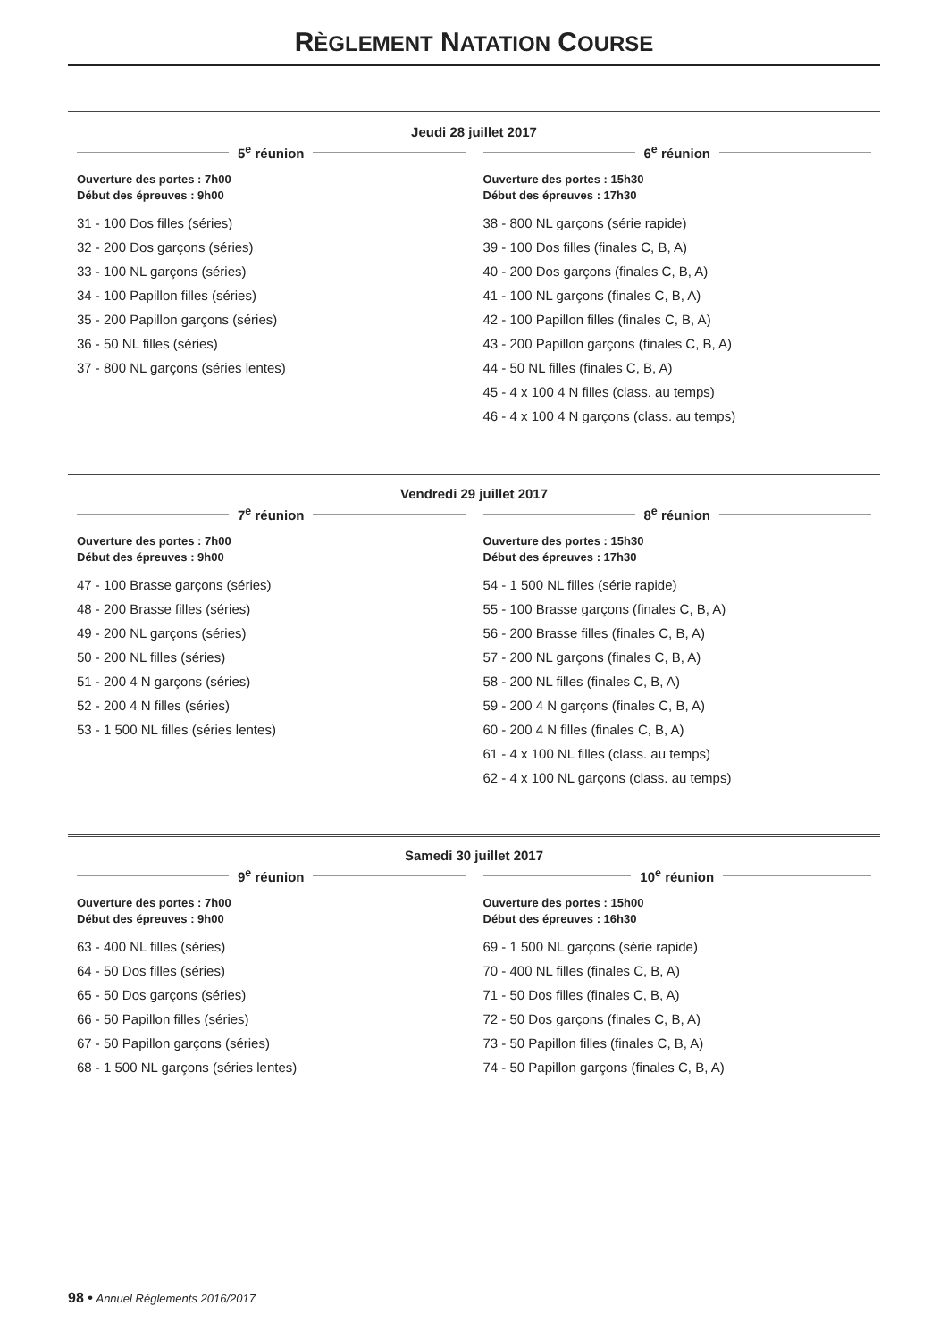RÈGLEMENT NATATION COURSE
Jeudi 28 juillet 2017
5<sup>e</sup> réunion
Ouverture des portes : 7h00
Début des épreuves : 9h00
31 - 100 Dos filles (séries)
32 - 200 Dos garçons (séries)
33 - 100 NL garçons (séries)
34 - 100 Papillon filles (séries)
35 - 200 Papillon garçons (séries)
36 - 50 NL filles (séries)
37 - 800 NL garçons (séries lentes)
6<sup>e</sup> réunion
Ouverture des portes : 15h30
Début des épreuves : 17h30
38 - 800 NL garçons (série rapide)
39 - 100 Dos filles (finales C, B, A)
40 - 200 Dos garçons (finales C, B, A)
41 - 100 NL garçons (finales C, B, A)
42 - 100 Papillon filles (finales C, B, A)
43 - 200 Papillon garçons (finales C, B, A)
44 - 50 NL filles (finales C, B, A)
45 - 4 x 100 4 N filles (class. au temps)
46 - 4 x 100 4 N garçons (class. au temps)
Vendredi 29 juillet 2017
7<sup>e</sup> réunion
Ouverture des portes : 7h00
Début des épreuves : 9h00
47 - 100 Brasse garçons (séries)
48 - 200 Brasse filles (séries)
49 - 200 NL garçons (séries)
50 - 200 NL filles (séries)
51 - 200 4 N garçons (séries)
52 - 200 4 N filles (séries)
53 - 1 500 NL filles (séries lentes)
8<sup>e</sup> réunion
Ouverture des portes : 15h30
Début des épreuves : 17h30
54 - 1 500 NL filles (série rapide)
55 - 100 Brasse garçons (finales C, B, A)
56 - 200 Brasse filles (finales C, B, A)
57 - 200 NL garçons (finales C, B, A)
58 - 200 NL filles (finales C, B, A)
59 - 200 4 N garçons (finales C, B, A)
60 - 200 4 N filles (finales C, B, A)
61 - 4 x 100 NL filles (class. au temps)
62 - 4 x 100 NL garçons (class. au temps)
Samedi 30 juillet 2017
9<sup>e</sup> réunion
Ouverture des portes : 7h00
Début des épreuves : 9h00
63 - 400 NL filles (séries)
64 - 50 Dos filles (séries)
65 - 50 Dos garçons (séries)
66 - 50 Papillon filles (séries)
67 - 50 Papillon garçons (séries)
68 - 1 500 NL garçons (séries lentes)
10<sup>e</sup> réunion
Ouverture des portes : 15h00
Début des épreuves : 16h30
69 - 1 500 NL garçons (série rapide)
70 - 400 NL filles (finales C, B, A)
71 - 50 Dos filles (finales C, B, A)
72 - 50 Dos garçons (finales C, B, A)
73 - 50 Papillon filles (finales C, B, A)
74 - 50 Papillon garçons (finales C, B, A)
98 • Annuel Réglements 2016/2017